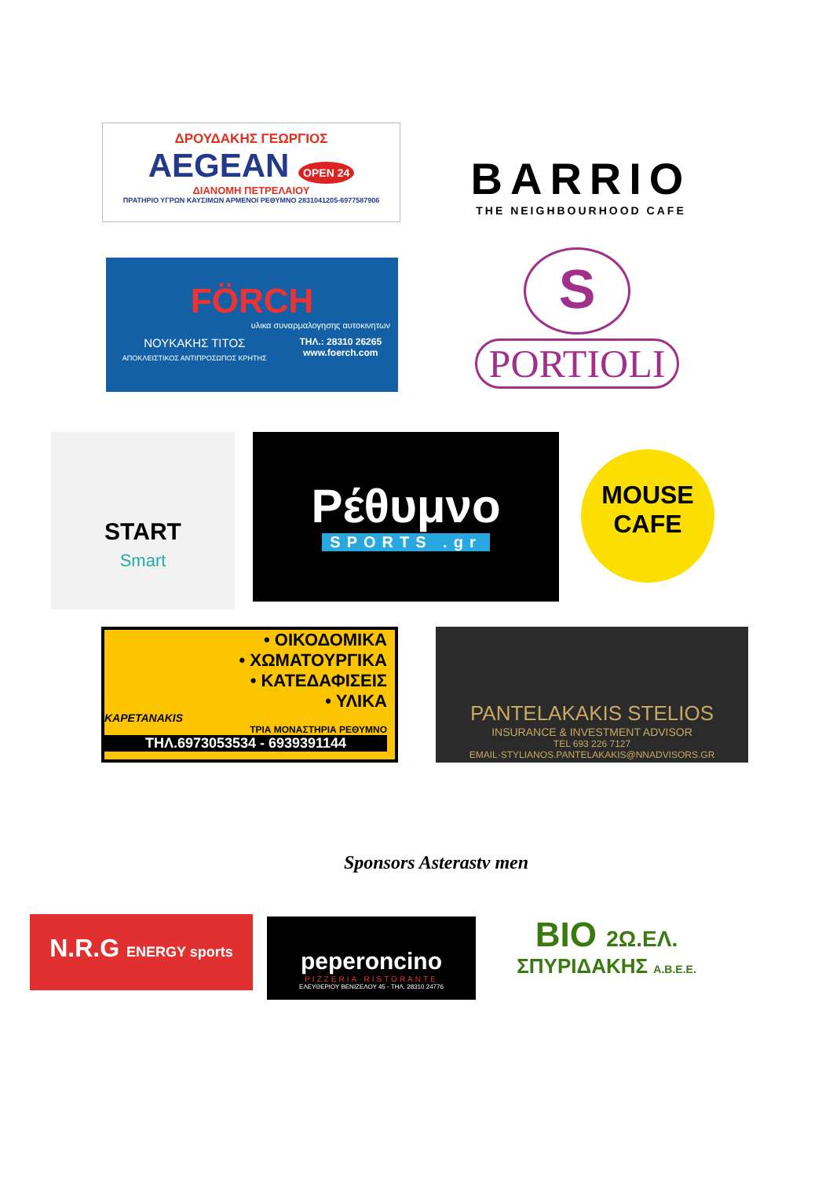ΔΡΟΥΔΑΚΗΣ ΓΕΩΡΓΙΟΣ
AEGEAN OPEN 24
ΔΙΑΝΟΜΗ ΠΕΤΡΕΛΑΙΟΥ
ΠΡΑΤΗΡΙΟ ΥΓΡΩΝ ΚΑΥΣΙΜΩΝ ΑΡΜΕΝΟΙ ΡΕΘΥΜΝΟ 2831041205-6977587906
BARRIO
THE NEIGHBOURHOOD CAFE
FÖRCH
υλικα συναρμαλογησης αυτοκινητων
ΝΟΥΚΑΚΗΣ ΤΙΤΟΣ
ΑΠΟΚΛΕΙΣΤΙΚΟΣ ΑΝΤΙΠΡΟΣΩΠΟΣ ΚΡΗΤΗΣ
ΤΗΛ.: 28310 26265
www.foerch.com
S
PORTIOLI
START
Smart
Ρέθυμνο
SPORTS .gr
MOUSE
CAFE
• ΟΙΚΟΔΟΜΙΚΑ
• ΧΩΜΑΤΟΥΡΓΙΚΑ
• ΚΑΤΕΔΑΦΙΣΕΙΣ
• ΥΛΙΚΑ
KAPETANAKIS
ΤΡΙΑ ΜΟΝΑΣΤΗΡΙΑ ΡΕΘΥΜΝΟ
ΤΗΛ.6973053534 - 6939391144
PANTELAKAKIS STELIOS
INSURANCE & INVESTMENT ADVISOR
TEL 693 226 7127 EMAIL·STYLIANOS.PANTELAKAKIS@NNADVISORS.GR
Sponsors Asterastv men
N.R.G ENERGY sports
peperoncino
PIZZERIA·RISTORANTE
ΕΛΕΥΘΕΡΙΟΥ ΒΕΝΙΖΕΛΟΥ 45 - ΤΗΛ. 28310 24776
BIO 2Ω.ΕΛ.
ΣΠΥΡΙΔΑΚΗΣ Α.Β.Ε.Ε.